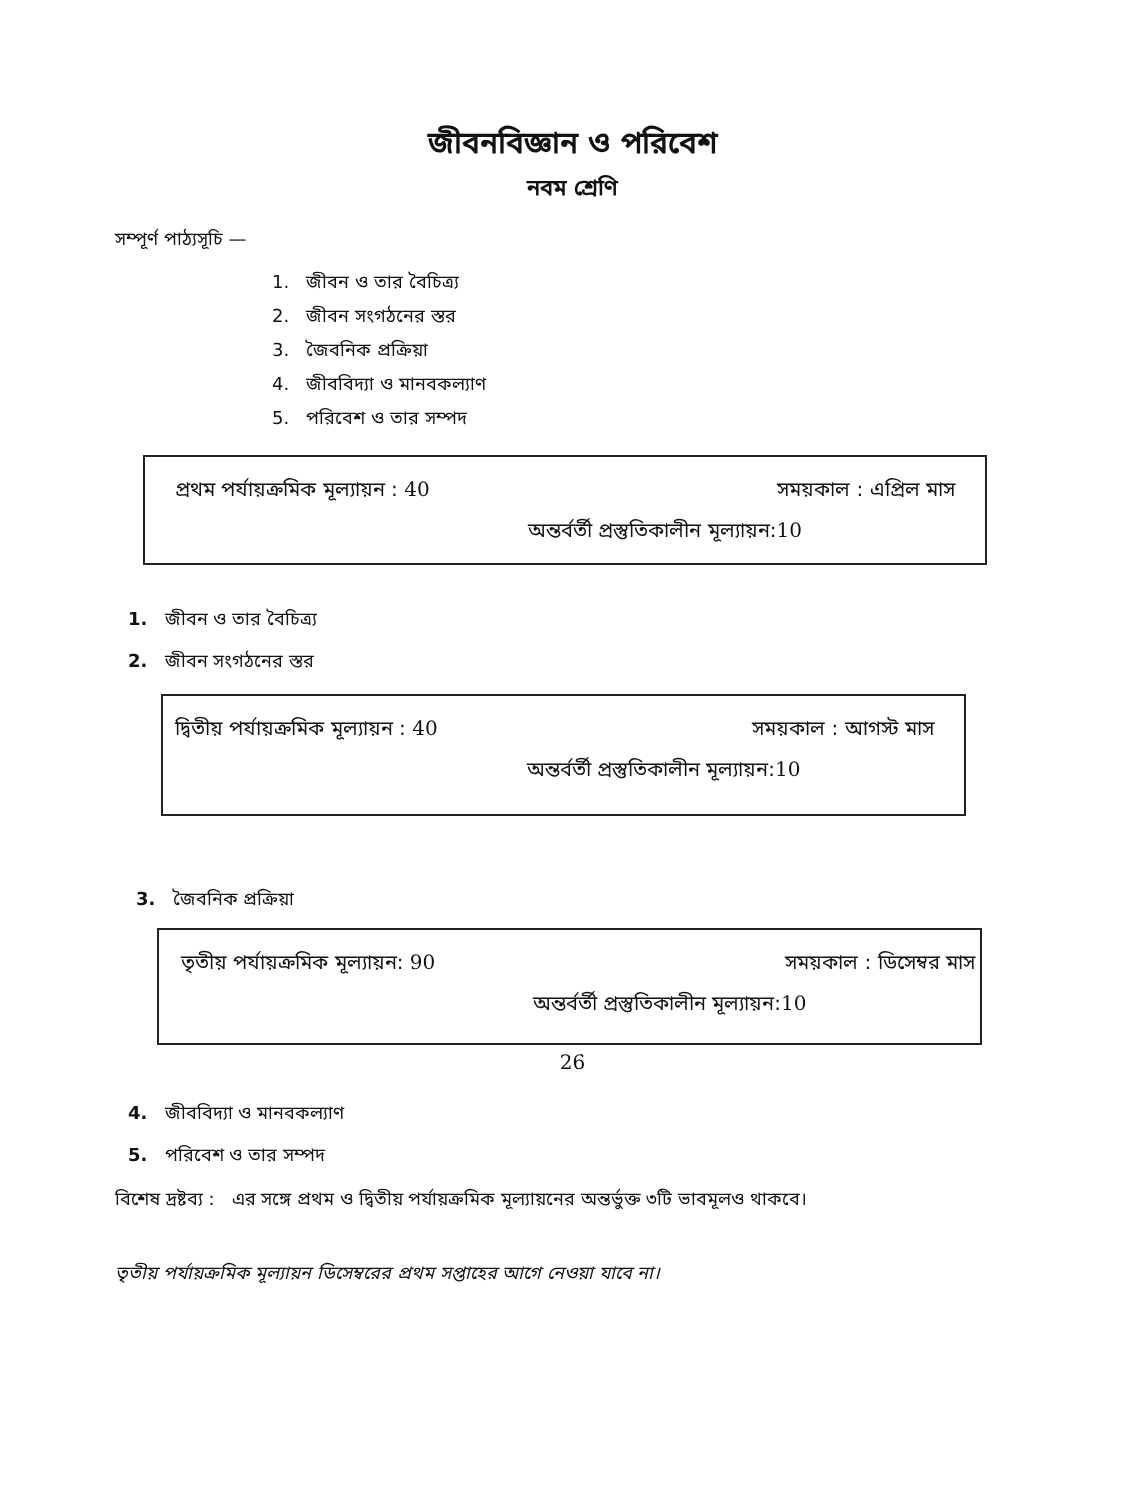জীবনবিজ্ঞান ও পরিবেশ
নবম শ্রেণি
সম্পূর্ণ পাঠ্যসূচি —
1. জীবন ও তার বৈচিত্র্য
2. জীবন সংগঠনের স্তর
3. জৈবনিক প্রক্রিয়া
4. জীববিদ্যা ও মানবকল্যাণ
5. পরিবেশ ও তার সম্পদ
প্রথম পর্যায়ক্রমিক মূল্যায়ন : 40 সময়কাল : এপ্রিল মাস
অন্তর্বর্তী প্রস্তুতিকালীন মূল্যায়ন:10
1. জীবন ও তার বৈচিত্র্য
2. জীবন সংগঠনের স্তর
দ্বিতীয় পর্যায়ক্রমিক মূল্যায়ন : 40 সময়কাল : আগস্ট মাস
অন্তর্বর্তী প্রস্তুতিকালীন মূল্যায়ন:10
3. জৈবনিক প্রক্রিয়া
তৃতীয় পর্যায়ক্রমিক মূল্যায়ন: 90 সময়কাল : ডিসেম্বর মাস
অন্তর্বর্তী প্রস্তুতিকালীন মূল্যায়ন:10
4. জীববিদ্যা ও মানবকল্যাণ
5. পরিবেশ ও তার সম্পদ
বিশেষ দ্রষ্টব্য : এর সঙ্গে প্রথম ও দ্বিতীয় পর্যায়ক্রমিক মূল্যায়নের অন্তর্ভুক্ত ৩টি ভাবমূলও থাকবে।
তৃতীয় পর্যায়ক্রমিক মূল্যায়ন ডিসেম্বরের প্রথম সপ্তাহের আগে নেওয়া যাবে না।
26